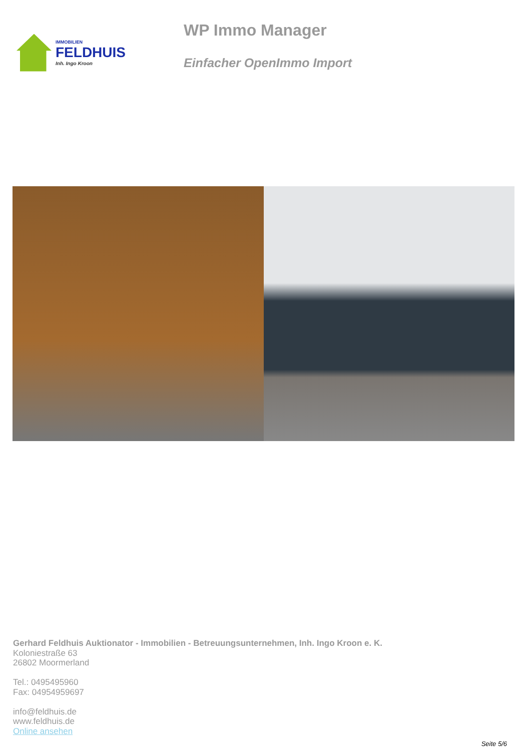IMMOBILIEN
FELDHUIS
Inh. Ingo Kroon
WP Immo Manager
Einfacher OpenImmo Import
Gerhard Feldhuis Auktionator - Immobilien - Betreuungsunternehmen, Inh. Ingo Kroon e. K.
Koloniestraße 63
26802 Moormerland
Tel.: 0495495960
Fax: 04954959697
info@feldhuis.de
www.feldhuis.de
Online ansehen
Seite 5/6